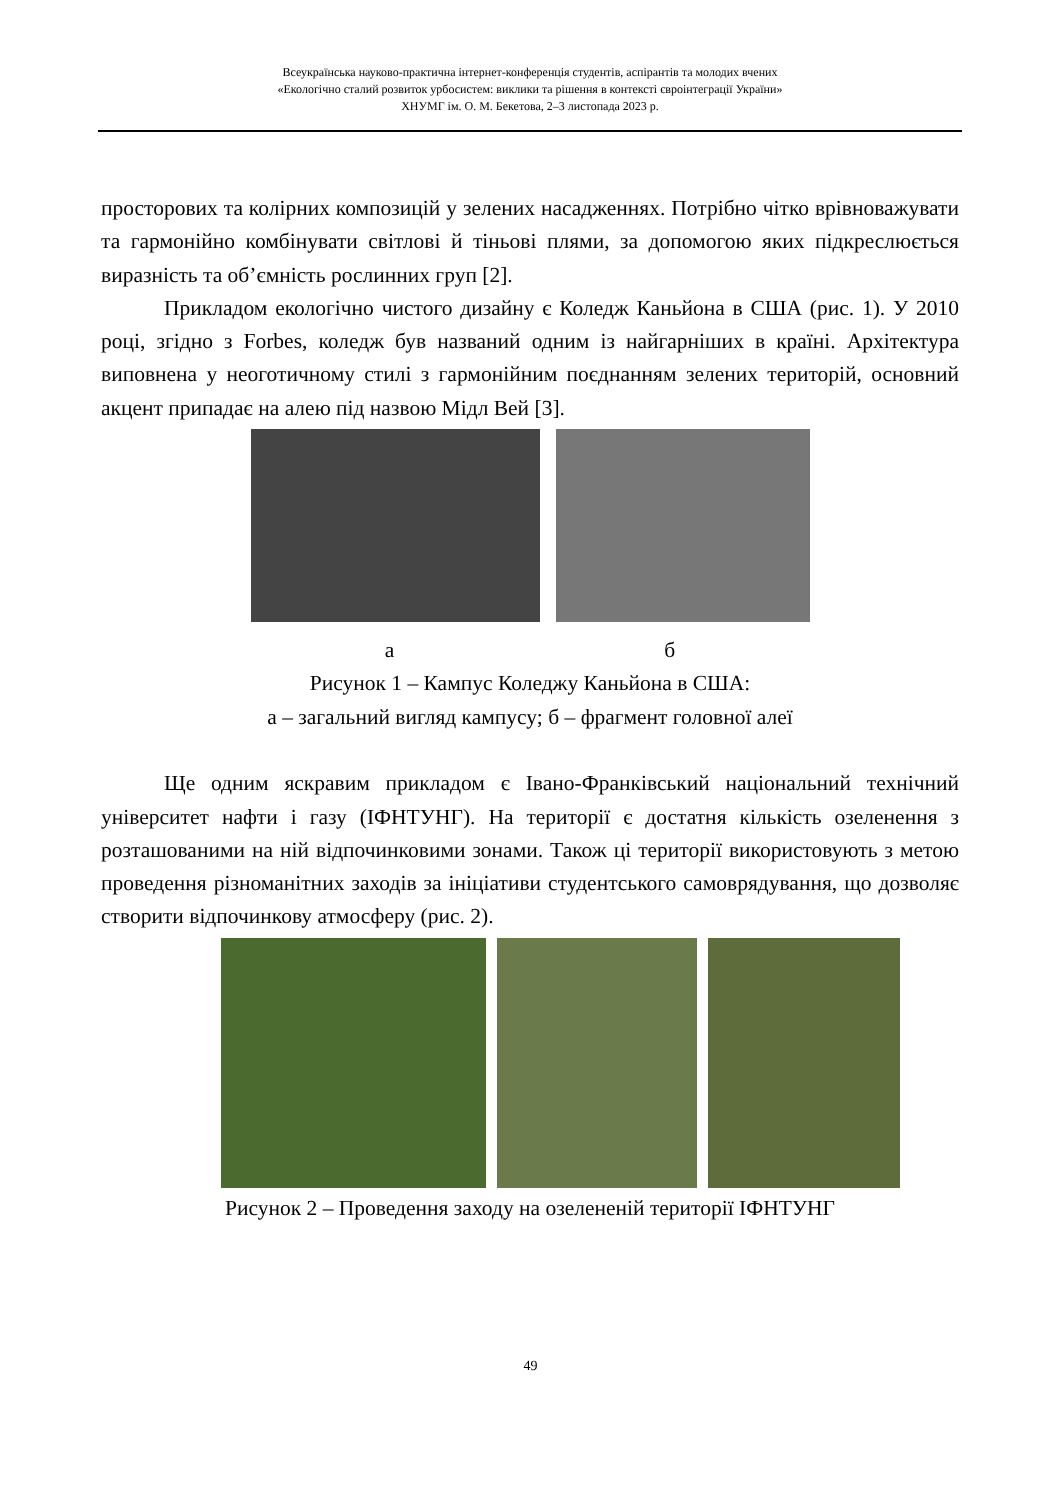Всеукраїнська науково-практична інтернет-конференція студентів, аспірантів та молодих вчених
«Екологічно сталий розвиток урбосистем: виклики та рішення в контексті євроінтеграції України»
ХНУМГ ім. О. М. Бекетова, 2–3 листопада 2023 р.
просторових та колірних композицій у зелених насадженнях. Потрібно чітко врівноважувати та гармонійно комбінувати світлові й тіньові плями, за допомогою яких підкреслюється виразність та об’ємність рослинних груп [2].
Прикладом екологічно чистого дизайну є Коледж Каньйона в США (рис. 1). У 2010 році, згідно з Forbes, коледж був названий одним із найгарніших в країні. Архітектура виповнена у неоготичному стилі з гармонійним поєднанням зелених територій, основний акцент припадає на алею під назвою Мідл Вей [3].
а б
Рисунок 1 – Кампус Коледжу Каньйона в США:
а – загальний вигляд кампусу; б – фрагмент головної алеї
Ще одним яскравим прикладом є Івано-Франківський національний технічний університет нафти і газу (ІФНТУНГ). На території є достатня кількість озеленення з розташованими на ній відпочинковими зонами. Також ці території використовують з метою проведення різноманітних заходів за ініціативи студентського самоврядування, що дозволяє створити відпочинкову атмосферу (рис. 2).
Рисунок 2 – Проведення заходу на озелененій території ІФНТУНГ
49